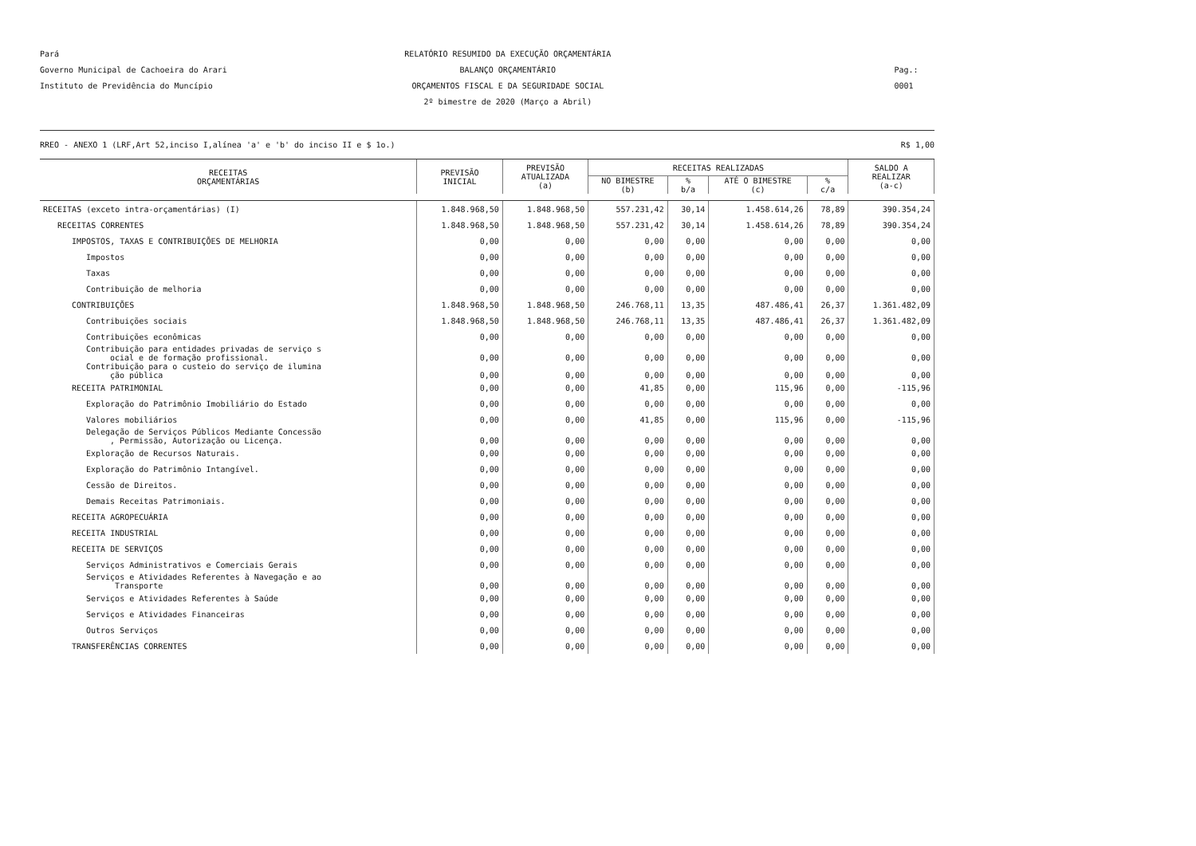Pará
Governo Municipal de Cachoeira do Arari
Instituto de Previdência do Muncípio
RELATÓRIO RESUMIDO DA EXECUÇÃO ORÇAMENTÁRIA
BALANÇO ORÇAMENTÁRIO
ORÇAMENTOS FISCAL E DA SEGURIDADE SOCIAL
2º bimestre de 2020 (Março a Abril)
Pag.: 0001
RREO - ANEXO 1 (LRF,Art 52,inciso I,alínea 'a' e 'b' do inciso II e $ 1o.) R$ 1,00
| RECEITAS ORÇAMENTÁRIAS | PREVISÃO INICIAL | PREVISÃO ATUALIZADA (a) | RECEITAS REALIZADAS | | | | SALDO A REALIZAR (a-c) |
| --- | --- | --- | --- | --- | --- | --- | --- |
| | | | NO BIMESTRE (b) | % b/a | ATÉ O BIMESTRE (c) | % c/a | |
| RECEITAS (exceto intra-orçamentárias) (I) | 1.848.968,50 | 1.848.968,50 | 557.231,42 | 30,14 | 1.458.614,26 | 78,89 | 390.354,24 |
| RECEITAS CORRENTES | 1.848.968,50 | 1.848.968,50 | 557.231,42 | 30,14 | 1.458.614,26 | 78,89 | 390.354,24 |
| IMPOSTOS, TAXAS E CONTRIBUIÇÕES DE MELHORIA | 0,00 | 0,00 | 0,00 | 0,00 | 0,00 | 0,00 | 0,00 |
| Impostos | 0,00 | 0,00 | 0,00 | 0,00 | 0,00 | 0,00 | 0,00 |
| Taxas | 0,00 | 0,00 | 0,00 | 0,00 | 0,00 | 0,00 | 0,00 |
| Contribuição de melhoria | 0,00 | 0,00 | 0,00 | 0,00 | 0,00 | 0,00 | 0,00 |
| CONTRIBUIÇÕES | 1.848.968,50 | 1.848.968,50 | 246.768,11 | 13,35 | 487.486,41 | 26,37 | 1.361.482,09 |
| Contribuições sociais | 1.848.968,50 | 1.848.968,50 | 246.768,11 | 13,35 | 487.486,41 | 26,37 | 1.361.482,09 |
| Contribuições econômicas | 0,00 | 0,00 | 0,00 | 0,00 | 0,00 | 0,00 | 0,00 |
| Contribuição para entidades privadas de serviço s ocial e de formação profissional. | 0,00 | 0,00 | 0,00 | 0,00 | 0,00 | 0,00 | 0,00 |
| Contribuição para o custeio do serviço de ilumina ção pública | 0,00 | 0,00 | 0,00 | 0,00 | 0,00 | 0,00 | 0,00 |
| RECEITA PATRIMONIAL | 0,00 | 0,00 | 41,85 | 0,00 | 115,96 | 0,00 | -115,96 |
| Exploração do Patrimônio Imobiliário do Estado | 0,00 | 0,00 | 0,00 | 0,00 | 0,00 | 0,00 | 0,00 |
| Valores mobiliários | 0,00 | 0,00 | 41,85 | 0,00 | 115,96 | 0,00 | -115,96 |
| Delegação de Serviços Públicos Mediante Concessão , Permissão, Autorização ou Licença. | 0,00 | 0,00 | 0,00 | 0,00 | 0,00 | 0,00 | 0,00 |
| Exploração de Recursos Naturais. | 0,00 | 0,00 | 0,00 | 0,00 | 0,00 | 0,00 | 0,00 |
| Exploração do Patrimônio Intangível. | 0,00 | 0,00 | 0,00 | 0,00 | 0,00 | 0,00 | 0,00 |
| Cessão de Direitos. | 0,00 | 0,00 | 0,00 | 0,00 | 0,00 | 0,00 | 0,00 |
| Demais Receitas Patrimoniais. | 0,00 | 0,00 | 0,00 | 0,00 | 0,00 | 0,00 | 0,00 |
| RECEITA AGROPECUÁRIA | 0,00 | 0,00 | 0,00 | 0,00 | 0,00 | 0,00 | 0,00 |
| RECEITA INDUSTRIAL | 0,00 | 0,00 | 0,00 | 0,00 | 0,00 | 0,00 | 0,00 |
| RECEITA DE SERVIÇOS | 0,00 | 0,00 | 0,00 | 0,00 | 0,00 | 0,00 | 0,00 |
| Serviços Administrativos e Comerciais Gerais | 0,00 | 0,00 | 0,00 | 0,00 | 0,00 | 0,00 | 0,00 |
| Serviços e Atividades Referentes à Navegação e ao Transporte | 0,00 | 0,00 | 0,00 | 0,00 | 0,00 | 0,00 | 0,00 |
| Serviços e Atividades Referentes à Saúde | 0,00 | 0,00 | 0,00 | 0,00 | 0,00 | 0,00 | 0,00 |
| Serviços e Atividades Financeiras | 0,00 | 0,00 | 0,00 | 0,00 | 0,00 | 0,00 | 0,00 |
| Outros Serviços | 0,00 | 0,00 | 0,00 | 0,00 | 0,00 | 0,00 | 0,00 |
| TRANSFERÊNCIAS CORRENTES | 0,00 | 0,00 | 0,00 | 0,00 | 0,00 | 0,00 | 0,00 |